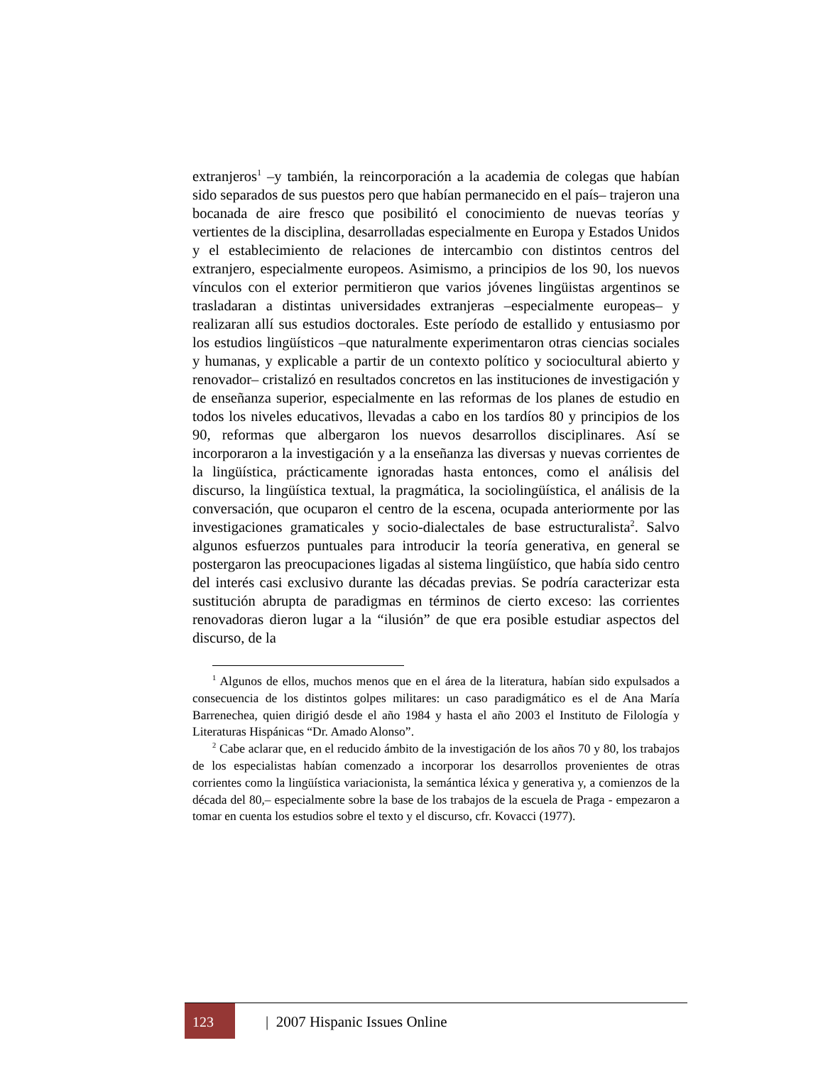extranjeros<sup>1</sup> –y también, la reincorporación a la academia de colegas que habían sido separados de sus puestos pero que habían permanecido en el país– trajeron una bocanada de aire fresco que posibilitó el conocimiento de nuevas teorías y vertientes de la disciplina, desarrolladas especialmente en Europa y Estados Unidos y el establecimiento de relaciones de intercambio con distintos centros del extranjero, especialmente europeos. Asimismo, a principios de los 90, los nuevos vínculos con el exterior permitieron que varios jóvenes lingüistas argentinos se trasladaran a distintas universidades extranjeras –especialmente europeas– y realizaran allí sus estudios doctorales. Este período de estallido y entusiasmo por los estudios lingüísticos –que naturalmente experimentaron otras ciencias sociales y humanas, y explicable a partir de un contexto político y sociocultural abierto y renovador– cristalizó en resultados concretos en las instituciones de investigación y de enseñanza superior, especialmente en las reformas de los planes de estudio en todos los niveles educativos, llevadas a cabo en los tardíos 80 y principios de los 90, reformas que albergaron los nuevos desarrollos disciplinares. Así se incorporaron a la investigación y a la enseñanza las diversas y nuevas corrientes de la lingüística, prácticamente ignoradas hasta entonces, como el análisis del discurso, la lingüística textual, la pragmática, la sociolingüística, el análisis de la conversación, que ocuparon el centro de la escena, ocupada anteriormente por las investigaciones gramaticales y socio-dialectales de base estructuralista<sup>2</sup>. Salvo algunos esfuerzos puntuales para introducir la teoría generativa, en general se postergaron las preocupaciones ligadas al sistema lingüístico, que había sido centro del interés casi exclusivo durante las décadas previas. Se podría caracterizar esta sustitución abrupta de paradigmas en términos de cierto exceso: las corrientes renovadoras dieron lugar a la “ilusión” de que era posible estudiar aspectos del discurso, de la
<sup>1</sup> Algunos de ellos, muchos menos que en el área de la literatura, habían sido expulsados a consecuencia de los distintos golpes militares: un caso paradigmático es el de Ana María Barrenechea, quien dirigió desde el año 1984 y hasta el año 2003 el Instituto de Filología y Literaturas Hispánicas “Dr. Amado Alonso”.
<sup>2</sup> Cabe aclarar que, en el reducido ámbito de la investigación de los años 70 y 80, los trabajos de los especialistas habían comenzado a incorporar los desarrollos provenientes de otras corrientes como la lingüística variacionista, la semántica léxica y generativa y, a comienzos de la década del 80,– especialmente sobre la base de los trabajos de la escuela de Praga - empezaron a tomar en cuenta los estudios sobre el texto y el discurso, cfr. Kovacci (1977).
123
| 2007 Hispanic Issues Online